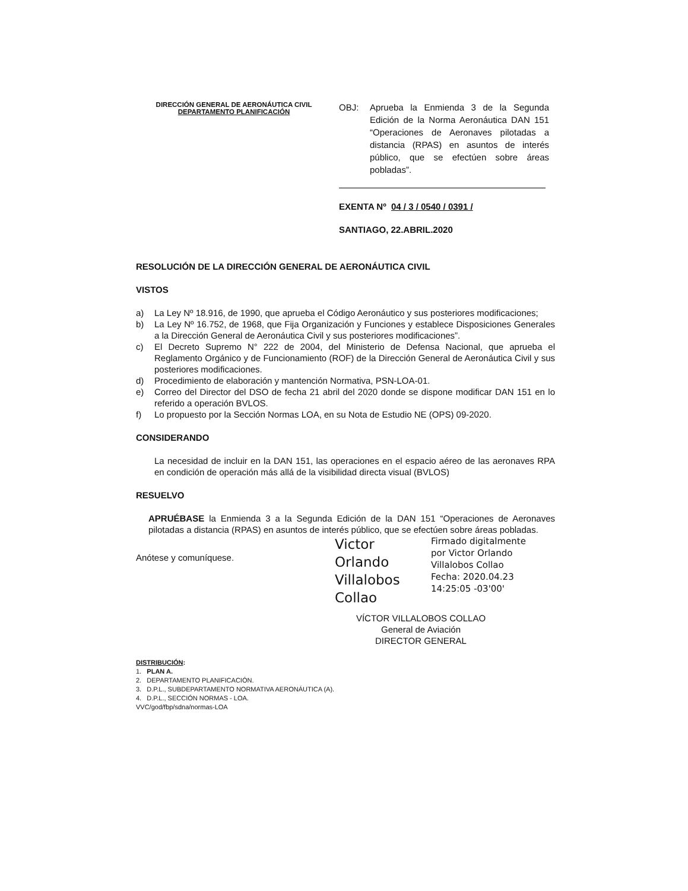DIRECCIÓN GENERAL DE AERONÁUTICA CIVIL
DEPARTAMENTO PLANIFICACIÓN
OBJ: Aprueba la Enmienda 3 de la Segunda Edición de la Norma Aeronáutica DAN 151 “Operaciones de Aeronaves pilotadas a distancia (RPAS) en asuntos de interés público, que se efectúen sobre áreas pobladas”.
EXENTA Nº 04 / 3 / 0540 / 0391 /
SANTIAGO, 22.ABRIL.2020
RESOLUCIÓN DE LA DIRECCIÓN GENERAL DE AERONÁUTICA CIVIL
VISTOS
a) La Ley Nº 18.916, de 1990, que aprueba el Código Aeronáutico y sus posteriores modificaciones;
b) La Ley Nº 16.752, de 1968, que Fija Organización y Funciones y establece Disposiciones Generales a la Dirección General de Aeronáutica Civil y sus posteriores modificaciones”.
c) El Decreto Supremo N° 222 de 2004, del Ministerio de Defensa Nacional, que aprueba el Reglamento Orgánico y de Funcionamiento (ROF) de la Dirección General de Aeronáutica Civil y sus posteriores modificaciones.
d) Procedimiento de elaboración y mantención Normativa, PSN-LOA-01.
e) Correo del Director del DSO de fecha 21 abril del 2020 donde se dispone modificar DAN 151 en lo referido a operación BVLOS.
f) Lo propuesto por la Sección Normas LOA, en su Nota de Estudio NE (OPS) 09-2020.
CONSIDERANDO
La necesidad de incluir en la DAN 151, las operaciones en el espacio aéreo de las aeronaves RPA en condición de operación más allá de la visibilidad directa visual (BVLOS)
RESUELVO
APRUÉBASE la Enmienda 3 a la Segunda Edición de la DAN 151 “Operaciones de Aeronaves pilotadas a distancia (RPAS) en asuntos de interés público, que se efectúen sobre áreas pobladas.
Anótese y comuníquese.
Victor Orlando Villalobos Collao
Firmado digitalmente
por Victor Orlando
Villalobos Collao
Fecha: 2020.04.23
14:25:05 -03'00'
VÍCTOR VILLALOBOS COLLAO
General de Aviación
DIRECTOR GENERAL
DISTRIBUCIÓN:
1. PLAN A.
2. DEPARTAMENTO PLANIFICACIÓN.
3. D.P.L., SUBDEPARTAMENTO NORMATIVA AERONÁUTICA (A).
4. D.P.L., SECCIÓN NORMAS - LOA.
VVC/god/fbp/sdna/normas-LOA